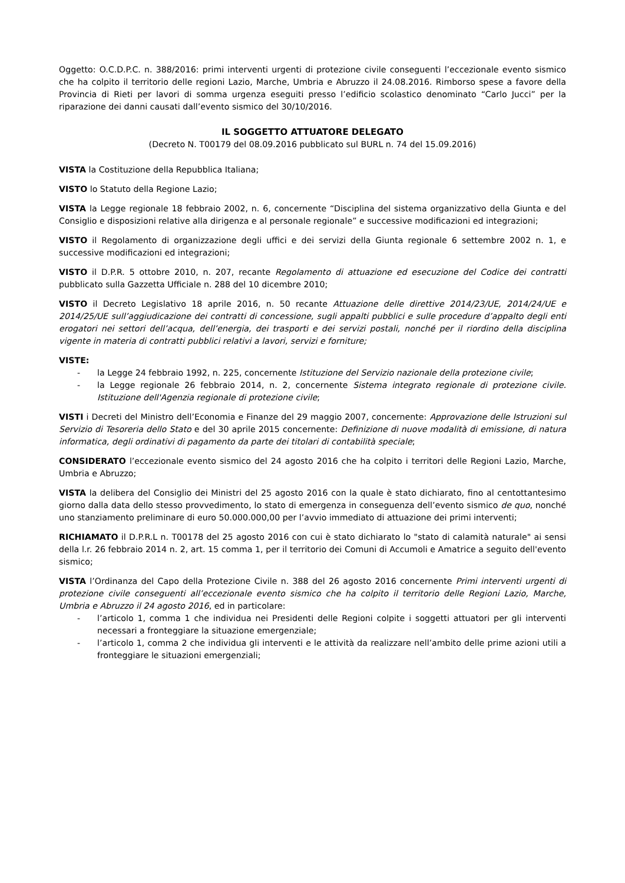Oggetto: O.C.D.P.C. n. 388/2016: primi interventi urgenti di protezione civile conseguenti l’eccezionale evento sismico che ha colpito il territorio delle regioni Lazio, Marche, Umbria e Abruzzo il 24.08.2016. Rimborso spese a favore della Provincia di Rieti per lavori di somma urgenza eseguiti presso l’edificio scolastico denominato “Carlo Jucci” per la riparazione dei danni causati dall’evento sismico del 30/10/2016.
IL SOGGETTO ATTUATORE DELEGATO
(Decreto N. T00179 del 08.09.2016 pubblicato sul BURL n. 74 del 15.09.2016)
VISTA la Costituzione della Repubblica Italiana;
VISTO lo Statuto della Regione Lazio;
VISTA la Legge regionale 18 febbraio 2002, n. 6, concernente “Disciplina del sistema organizzativo della Giunta e del Consiglio e disposizioni relative alla dirigenza e al personale regionale” e successive modificazioni ed integrazioni;
VISTO il Regolamento di organizzazione degli uffici e dei servizi della Giunta regionale 6 settembre 2002 n. 1, e successive modificazioni ed integrazioni;
VISTO il D.P.R. 5 ottobre 2010, n. 207, recante Regolamento di attuazione ed esecuzione del Codice dei contratti pubblicato sulla Gazzetta Ufficiale n. 288 del 10 dicembre 2010;
VISTO il Decreto Legislativo 18 aprile 2016, n. 50 recante Attuazione delle direttive 2014/23/UE, 2014/24/UE e 2014/25/UE sull’aggiudicazione dei contratti di concessione, sugli appalti pubblici e sulle procedure d’appalto degli enti erogatori nei settori dell’acqua, dell’energia, dei trasporti e dei servizi postali, nonché per il riordino della disciplina vigente in materia di contratti pubblici relativi a lavori, servizi e forniture;
VISTE:
- la Legge 24 febbraio 1992, n. 225, concernente Istituzione del Servizio nazionale della protezione civile;
- la Legge regionale 26 febbraio 2014, n. 2, concernente Sistema integrato regionale di protezione civile. Istituzione dell'Agenzia regionale di protezione civile;
VISTI i Decreti del Ministro dell’Economia e Finanze del 29 maggio 2007, concernente: Approvazione delle Istruzioni sul Servizio di Tesoreria dello Stato e del 30 aprile 2015 concernente: Definizione di nuove modalità di emissione, di natura informatica, degli ordinativi di pagamento da parte dei titolari di contabilità speciale;
CONSIDERATO l’eccezionale evento sismico del 24 agosto 2016 che ha colpito i territori delle Regioni Lazio, Marche, Umbria e Abruzzo;
VISTA la delibera del Consiglio dei Ministri del 25 agosto 2016 con la quale è stato dichiarato, fino al centottantesimo giorno dalla data dello stesso provvedimento, lo stato di emergenza in conseguenza dell’evento sismico de quo, nonché uno stanziamento preliminare di euro 50.000.000,00 per l’avvio immediato di attuazione dei primi interventi;
RICHIAMATO il D.P.R.L n. T00178 del 25 agosto 2016 con cui è stato dichiarato lo "stato di calamità naturale" ai sensi della l.r. 26 febbraio 2014 n. 2, art. 15 comma 1, per il territorio dei Comuni di Accumoli e Amatrice a seguito dell'evento sismico;
VISTA l’Ordinanza del Capo della Protezione Civile n. 388 del 26 agosto 2016 concernente Primi interventi urgenti di protezione civile conseguenti all’eccezionale evento sismico che ha colpito il territorio delle Regioni Lazio, Marche, Umbria e Abruzzo il 24 agosto 2016, ed in particolare:
- l’articolo 1, comma 1 che individua nei Presidenti delle Regioni colpite i soggetti attuatori per gli interventi necessari a fronteggiare la situazione emergenziale;
- l’articolo 1, comma 2 che individua gli interventi e le attività da realizzare nell’ambito delle prime azioni utili a fronteggiare le situazioni emergenziali;